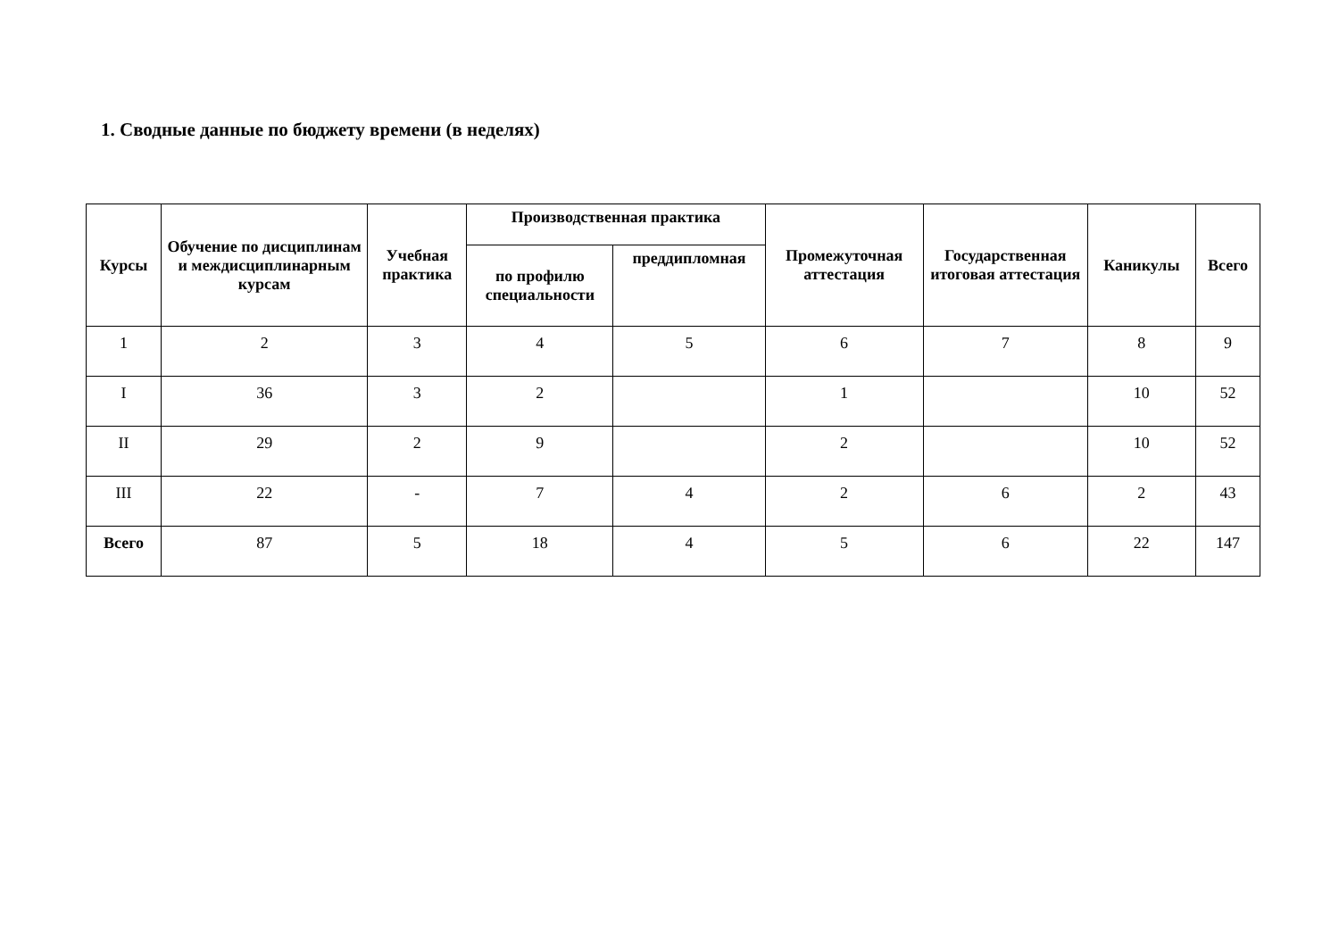1. Сводные данные по бюджету времени (в неделях)
| Курсы | Обучение по дисциплинам и междисциплинарным курсам | Учебная практика | Производственная практика | | Промежуточная аттестация | Государственная итоговая аттестация | Каникулы | Всего |
| --- | --- | --- | --- | --- | --- | --- | --- | --- |
| | | | по профилю специальности | преддипломная | | | | |
| 1 | 2 | 3 | 4 | 5 | 6 | 7 | 8 | 9 |
| I | 36 | 3 | 2 | | 1 | | 10 | 52 |
| II | 29 | 2 | 9 | | 2 | | 10 | 52 |
| III | 22 | - | 7 | 4 | 2 | 6 | 2 | 43 |
| Всего | 87 | 5 | 18 | 4 | 5 | 6 | 22 | 147 |